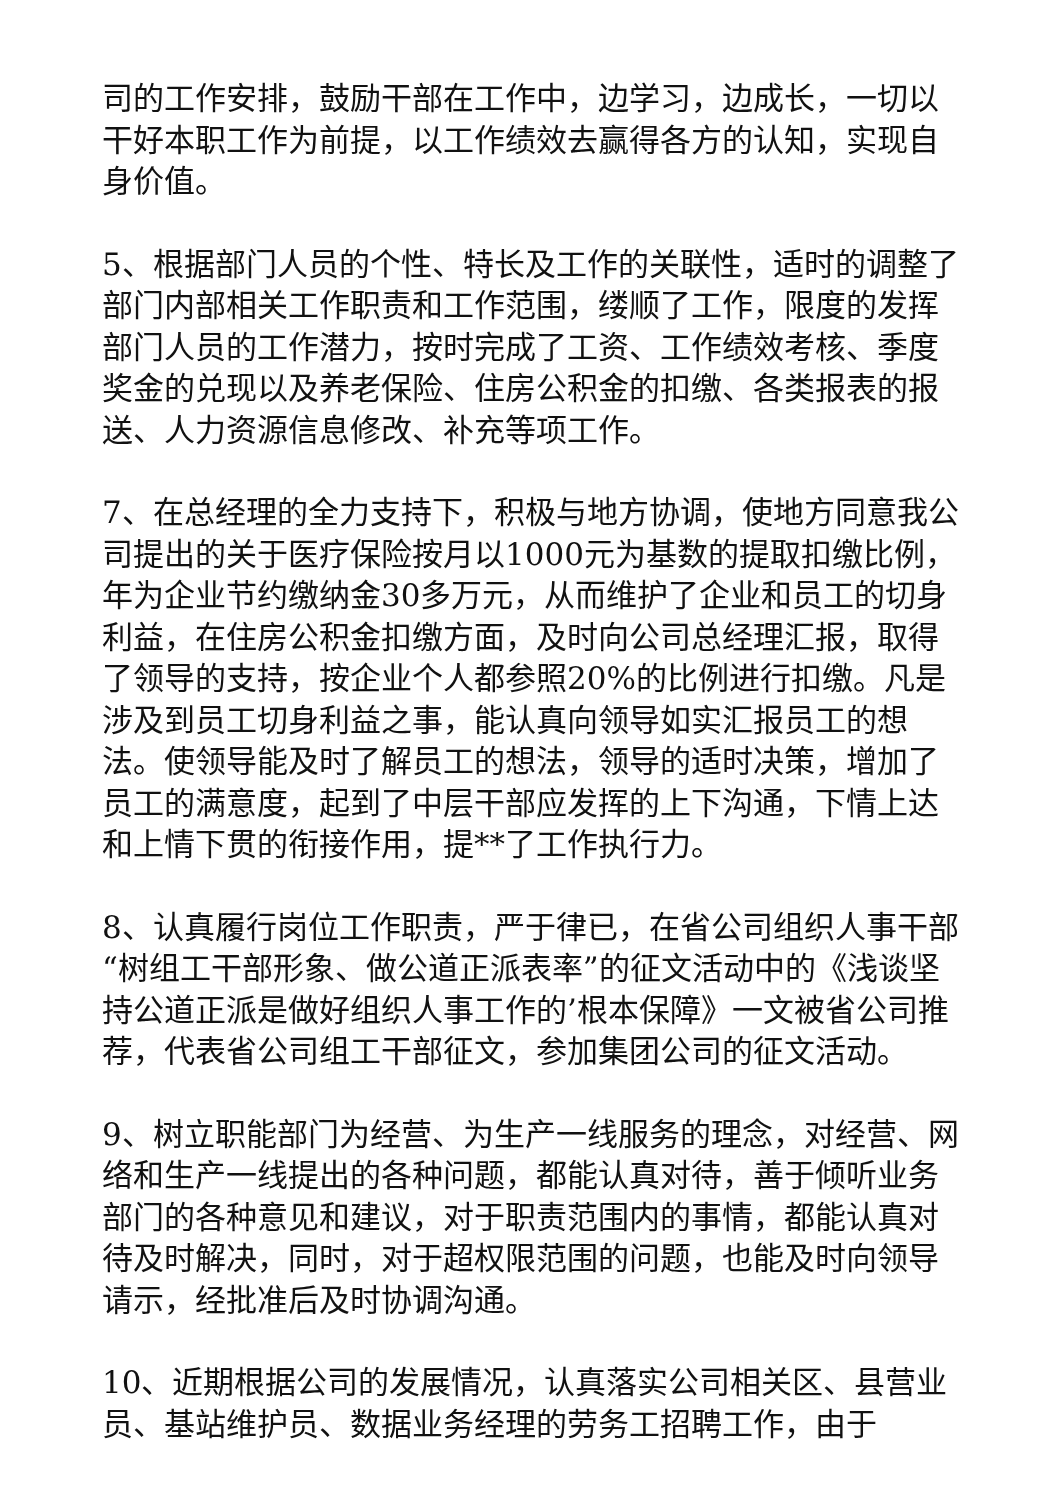司的工作安排，鼓励干部在工作中，边学习，边成长，一切以干好本职工作为前提，以工作绩效去赢得各方的认知，实现自身价值。
5、根据部门人员的个性、特长及工作的关联性，适时的调整了部门内部相关工作职责和工作范围，缕顺了工作，限度的发挥部门人员的工作潜力，按时完成了工资、工作绩效考核、季度奖金的兑现以及养老保险、住房公积金的扣缴、各类报表的报送、人力资源信息修改、补充等项工作。
7、在总经理的全力支持下，积极与地方协调，使地方同意我公司提出的关于医疗保险按月以1000元为基数的提取扣缴比例，年为企业节约缴纳金30多万元，从而维护了企业和员工的切身利益，在住房公积金扣缴方面，及时向公司总经理汇报，取得了领导的支持，按企业个人都参照20%的比例进行扣缴。凡是涉及到员工切身利益之事，能认真向领导如实汇报员工的想法。使领导能及时了解员工的想法，领导的适时决策，增加了员工的满意度，起到了中层干部应发挥的上下沟通，下情上达和上情下贯的衔接作用，提**了工作执行力。
8、认真履行岗位工作职责，严于律已，在省公司组织人事干部“树组工干部形象、做公道正派表率”的征文活动中的《浅谈坚持公道正派是做好组织人事工作的’根本保障》一文被省公司推荐，代表省公司组工干部征文，参加集团公司的征文活动。
9、树立职能部门为经营、为生产一线服务的理念，对经营、网络和生产一线提出的各种问题，都能认真对待，善于倾听业务部门的各种意见和建议，对于职责范围内的事情，都能认真对待及时解决，同时，对于超权限范围的问题，也能及时向领导请示，经批准后及时协调沟通。
10、近期根据公司的发展情况，认真落实公司相关区、县营业员、基站维护员、数据业务经理的劳务工招聘工作，由于